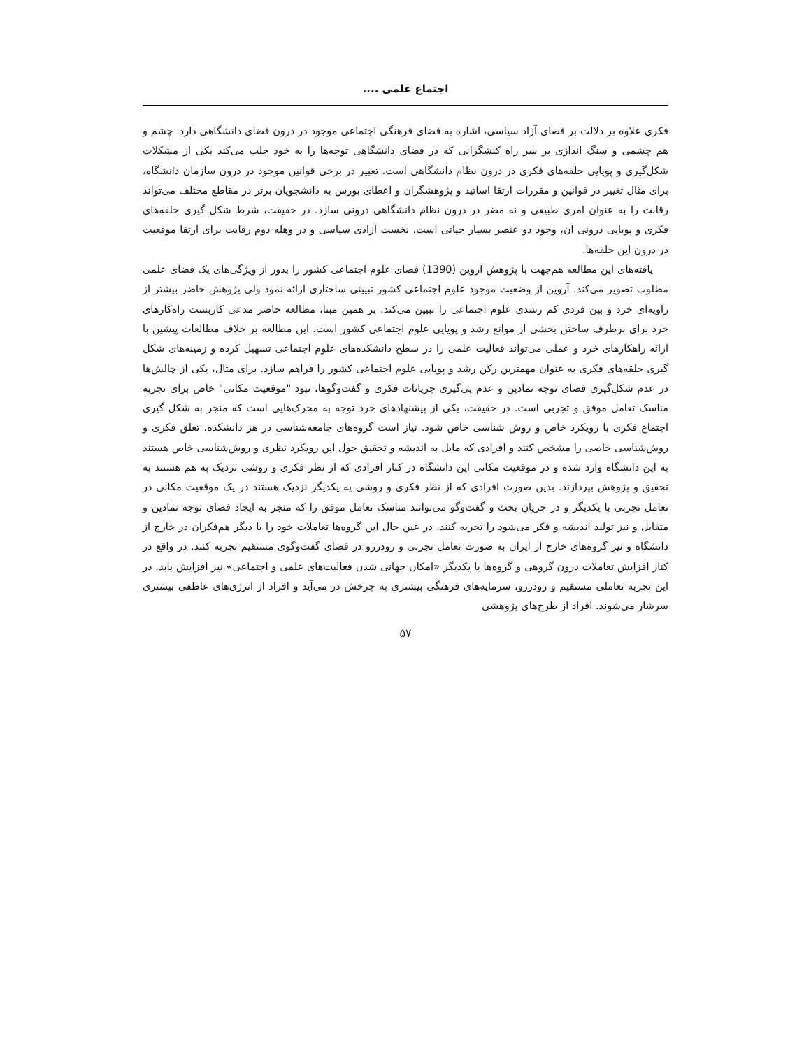اجتماع علمی ....
فکری علاوه بر دلالت بر فضای آزاد سیاسی، اشاره به فضای فرهنگی اجتماعی موجود در درون فضای دانشگاهی دارد. چشم و هم چشمی و سنگ اندازی بر سر راه کنشگرانی که در فضای دانشگاهی توجه‌ها را به خود جلب می‌کند یکی از مشکلات شکل‌گیری و پویایی حلقه‌های فکری در درون نظام دانشگاهی است. تغییر در برخی قوانین موجود در درون سازمان دانشگاه، برای مثال تغییر در قوانین و مقررات ارتقا اساتید و پژوهشگران و اعطای بورس به دانشجویان برتر در مقاطع مختلف می‌تواند رقابت را به عنوان امری طبیعی و نه مضر در درون نظام دانشگاهی درونی سازد. در حقیقت، شرط شکل گیری حلقه‌های فکری و پویایی درونی آن، وجود دو عنصر بسیار حیاتی است. نخست آزادی سیاسی و در وهله دوم رقابت برای ارتقا موقعیت در درون این حلقه‌ها.
یافته‌های این مطالعه هم‌جهت با پژوهش آروین (1390) فضای علوم اجتماعی کشور را بدور از ویژگی‌های یک فضای علمی مطلوب تصویر می‌کند. آروین از وضعیت موجود علوم اجتماعی کشور تبیینی ساختاری ارائه نمود ولی پژوهش حاضر بیشتر از زاویه‌ای خرد و بین فردی کم رشدی علوم اجتماعی را تبیین می‌کند. بر همین مبنا، مطالعه حاضر مدعی کاربست راه‌کارهای خرد برای برطرف ساختن بخشی از موانع رشد و پویایی علوم اجتماعی کشور است. این مطالعه بر خلاف مطالعات پیشین با ارائه راهکارهای خرد و عملی می‌تواند فعالیت علمی را در سطح دانشکده‌های علوم اجتماعی تسهیل کرده و زمینه‌های شکل گیری حلقه‌های فکری به عنوان مهمترین رکن رشد و پویایی علوم اجتماعی کشور را فراهم سازد. برای مثال، یکی از چالش‌ها در عدم شکل‌گیری فضای توجه نمادین و عدم پی‌گیری جریانات فکری و گفت‌وگوها، نبود "موقعیت مکانی" خاص برای تجربه مناسک تعامل موفق و تجربی است. در حقیقت، یکی از پیشنهادهای خرد توجه به محرک‌هایی است که منجر به شکل گیری اجتماع فکری با رویکرد خاص و روش شناسی خاص شود. نیاز است گروه‌های جامعه‌شناسی در هر دانشکده، تعلق فکری و روش‌شناسی خاصی را مشخص کنند و افرادی که مایل به اندیشه و تحقیق حول این رویکرد نظری و روش‌شناسی خاص هستند به این دانشگاه وارد شده و در موقعیت مکانی این دانشگاه در کنار افرادی که از نظر فکری و روشی نزدیک به هم هستند به تحقیق و پژوهش بپردازند. بدین صورت افرادی که از نظر فکری و روشی یه یکدیگر نزدیک هستند در یک موقعیت مکانی در تعامل تجربی با یکدیگر و در جریان بحث و گفت‌وگو می‌توانند مناسک تعامل موفق را که منجر به ایجاد فضای توجه نمادین و متقابل و نیز تولید اندیشه و فکر می‌شود را تجربه کنند. در عین حال این گروه‌ها تعاملات خود را با دیگر هم‌فکران در خارج از دانشگاه و نیز گروه‌های خارج از ایران به صورت تعامل تجربی و رودررو در فضای گفت‌وگوی مستقیم تجربه کنند. در واقع در کنار افزایش تعاملات درون گروهی و گروه‌ها با یکدیگر «امکان جهانی شدن فعالیت‌های علمی و اجتماعی» نیز افزایش یابد. در این تجربه تعاملی مستقیم و رودررو، سرمایه‌های فرهنگی بیشتری به چرخش در می‌آید و افراد از انرژی‌های عاطفی بیشتری سرشار می‌شوند. افراد از طرح‌های پژوهشی
۵۷